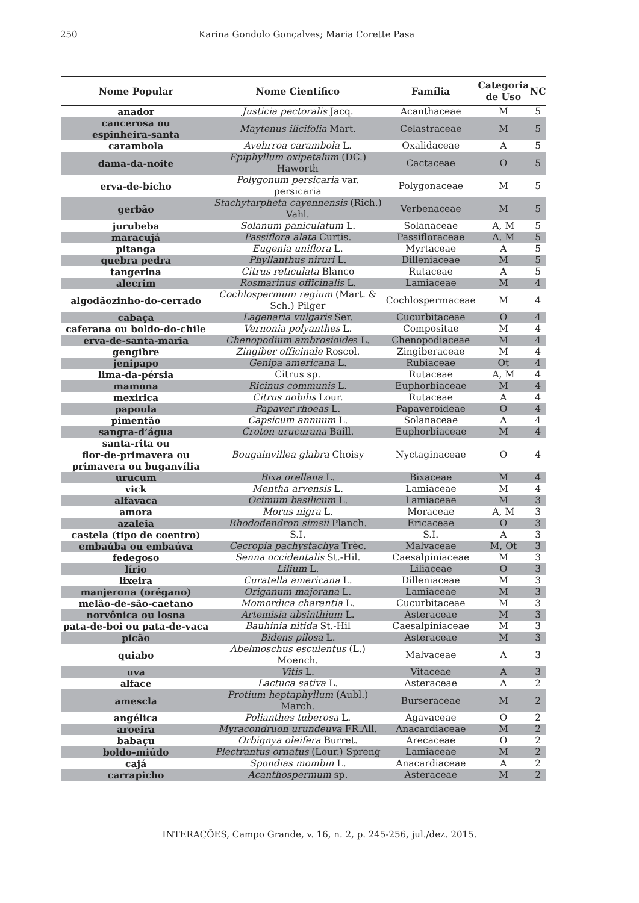250 Karina Gondolo Gonçalves; Maria Corette Pasa
| Nome Popular | Nome Científico | Família | Categoria de Uso | NC |
| --- | --- | --- | --- | --- |
| anador | Justicia pectoralis Jacq. | Acanthaceae | M | 5 |
| cancerosa ou espinheira-santa | Maytenus ilicifolia Mart. | Celastraceae | M | 5 |
| carambola | Avehrroa carambola L. | Oxalidaceae | A | 5 |
| dama-da-noite | Epiphyllum oxipetalum (DC.) Haworth | Cactaceae | O | 5 |
| erva-de-bicho | Polygonum persicaria var. persicaria | Polygonaceae | M | 5 |
| gerbão | Stachytarpheta cayennensis (Rich.) Vahl. | Verbenaceae | M | 5 |
| jurubeba | Solanum paniculatum L. | Solanaceae | A, M | 5 |
| maracujá | Passiflora alata Curtis. | Passifloraceae | A, M | 5 |
| pitanga | Eugenia uniflora L. | Myrtaceae | A | 5 |
| quebra pedra | Phyllanthus niruri L. | Dilleniaceae | M | 5 |
| tangerina | Citrus reticulata Blanco | Rutaceae | A | 5 |
| alecrim | Rosmarinus officinalis L. | Lamiaceae | M | 4 |
| algodãozinho-do-cerrado | Cochlospermum regium (Mart. & Sch.) Pilger | Cochlospermaceae | M | 4 |
| cabaça | Lagenaria vulgaris Ser. | Cucurbitaceae | O | 4 |
| caferana ou boldo-do-chile | Vernonia polyanthes L. | Compositae | M | 4 |
| erva-de-santa-maria | Chenopodium ambrosioide s L. | Chenopodiaceae | M | 4 |
| gengibre | Zingiber officinale Roscol. | Zingiberaceae | M | 4 |
| jenipapo | Genipa americana L. | Rubiaceae | Ot | 4 |
| lima-da-pérsia | Citrus sp. | Rutaceae | A, M | 4 |
| mamona | Ricinus communis L. | Euphorbiaceae | M | 4 |
| mexirica | Citrus nobilis Lour. | Rutaceae | A | 4 |
| papoula | Papaver rhoeas L. | Papaveroideae | O | 4 |
| pimentão | Capsicum annuum L. | Solanaceae | A | 4 |
| sangra-d’água | Croton urucurana Baill. | Euphorbiaceae | M | 4 |
| santa-rita ou flor-de-primavera ou primavera ou buganvília | Bougainvillea glabra Choisy | Nyctaginaceae | O | 4 |
| urucum | Bixa orellana L. | Bixaceae | M | 4 |
| vick | Mentha arvensis L. | Lamiaceae | M | 4 |
| alfavaca | Ocimum basilicum L. | Lamiaceae | M | 3 |
| amora | Morus nigra L. | Moraceae | A, M | 3 |
| azaleia | Rhododendron simsii Planch. | Ericaceae | O | 3 |
| castela (tipo de coentro) | S.I. | S.I. | A | 3 |
| embaúba ou embaúva | Cecropia pachystachya Trèc. | Malvaceae | M, Ot | 3 |
| fedegoso | Senna occidentalis St.-Hil. | Caesalpiniaceae | M | 3 |
| lírio | Lilium L. | Liliaceae | O | 3 |
| lixeira | Curatella americana L. | Dilleniaceae | M | 3 |
| manjerona (orégano) | Origanum majorana L. | Lamiaceae | M | 3 |
| melão-de-são-caetano | Momordica charantia L. | Cucurbitaceae | M | 3 |
| norvônica ou losna | Artemisia absinthium L. | Asteraceae | M | 3 |
| pata-de-boi ou pata-de-vaca | Bauhinia nitida St.-Hil | Caesalpiniaceae | M | 3 |
| picão | Bidens pilosa L. | Asteraceae | M | 3 |
| quiabo | Abelmoschus esculentus (L.) Moench. | Malvaceae | A | 3 |
| uva | Vitis L. | Vitaceae | A | 3 |
| alface | Lactuca sativa L. | Asteraceae | A | 2 |
| amescla | Protium heptaphyllum (Aubl.) March. | Burseraceae | M | 2 |
| angélica | Polianthes tuberosa L. | Agavaceae | O | 2 |
| aroeira | Myracondruon urundeuva FR.All. | Anacardiaceae | M | 2 |
| babaçu | Orbignya oleifera Burret. | Arecaceae | O | 2 |
| boldo-miúdo | Plectrantus ornatus (Lour.) Spreng | Lamiaceae | M | 2 |
| cajá | Spondias mombin L. | Anacardiaceae | A | 2 |
| carrapicho | Acanthospermum sp. | Asteraceae | M | 2 |
INTERAÇÕES, Campo Grande, v. 16, n. 2, p. 245-256, jul./dez. 2015.